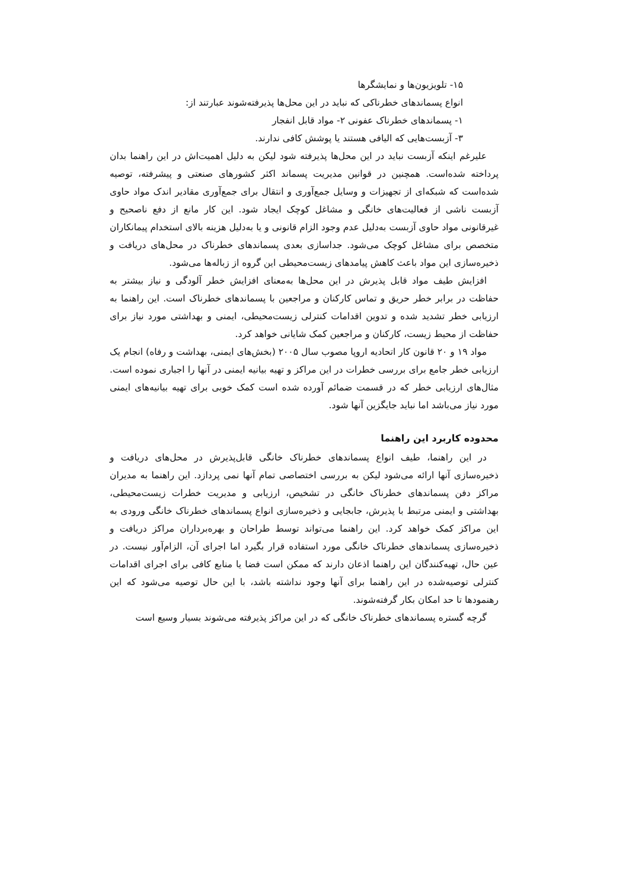۱۵- تلویزیون‌ها و نمایشگرها
انواع پسماندهای خطرناکی که نباید در این محل‌ها پذیرفته‌شوند عبارتند از:
۱- پسماندهای خطرناک عفونی ۲- مواد قابل انفجار
۳- آزبست‌هایی که الیافی هستند یا پوشش کافی ندارند.
علیرغم اینکه آزبست نباید در این محل‌ها پذیرفته شود لیکن به دلیل اهمیت‌اش در این راهنما بدان پرداخته شده‌است. همچنین در قوانین مدیریت پسماند اکثر کشورهای صنعتی و پیشرفته، توصیه شده‌است که شبکه‌ای از تجهیزات و وسایل جمع‌آوری و انتقال برای جمع‌آوری مقادیر اندک مواد حاوی آزبست ناشی از فعالیت‌های خانگی و مشاغل کوچک ایجاد شود. این کار مانع از دفع ناصحیح و غیرقانونی مواد حاوی آزبست به‌دلیل عدم وجود الزام قانونی و یا به‌دلیل هزینه بالای استخدام پیمانکاران متخصص برای مشاغل کوچک می‌شود. جداسازی بعدی پسماندهای خطرناک در محل‌های دریافت و ذخیره‌سازی این مواد باعث کاهش پیامدهای زیست‌محیطی این گروه از زباله‌ها می‌شود.
افزایش طیف مواد قابل پذیرش در این محل‌ها به‌معنای افزایش خطر آلودگی و نیاز بیشتر به حفاظت در برابر خطر حریق و تماس کارکنان و مراجعین با پسماندهای خطرناک است. این راهنما به ارزیابی خطر تشدید شده و تدوین اقدامات کنترلی زیست‌محیطی، ایمنی و بهداشتی مورد نیاز برای حفاظت از محیط زیست، کارکنان و مراجعین کمک شایانی خواهد کرد.
مواد ۱۹ و ۲۰ قانون کار اتحادیه اروپا مصوب سال ۲۰۰۵ (بخش‌های ایمنی، بهداشت و رفاه) انجام یک ارزیابی خطر جامع برای بررسی خطرات در این مراکز و تهیه بیانیه ایمنی در آنها را اجباری نموده است. مثال‌های ارزیابی خطر که در قسمت ضمائم آورده شده است کمک خوبی برای تهیه بیانیه‌های ایمنی مورد نیاز می‌باشد اما نباید جایگزین آنها شود.
محدوده کاربرد این راهنما
در این راهنما، طیف انواع پسماندهای خطرناک خانگی قابل‌پذیرش در محل‌های دریافت و ذخیره‌سازی آنها ارائه می‌شود لیکن به بررسی اختصاصی تمام آنها نمی پردازد. این راهنما به مدیران مراکز دفن پسماندهای خطرناک خانگی در تشخیص، ارزیابی و مدیریت خطرات زیست‌محیطی، بهداشتی و ایمنی مرتبط با پذیرش، جابجایی و ذخیره‌سازی انواع پسماندهای خطرناک خانگی ورودی به این مراکز کمک خواهد کرد. این راهنما می‌تواند توسط طراحان و بهره‌برداران مراکز دریافت و ذخیره‌سازی پسماندهای خطرناک خانگی مورد استفاده قرار بگیرد اما اجرای آن، الزام‌آور نیست. در عین حال، تهیه‌کنندگان این راهنما اذعان دارند که ممکن است فضا یا منابع کافی برای اجرای اقدامات کنترلی توصیه‌شده در این راهنما برای آنها وجود نداشته باشد، با این حال توصیه می‌شود که این رهنمودها تا حد امکان بکار گرفته‌شوند.
گرچه گستره پسماندهای خطرناک خانگی که در این مراکز پذیرفته می‌شوند بسیار وسیع است